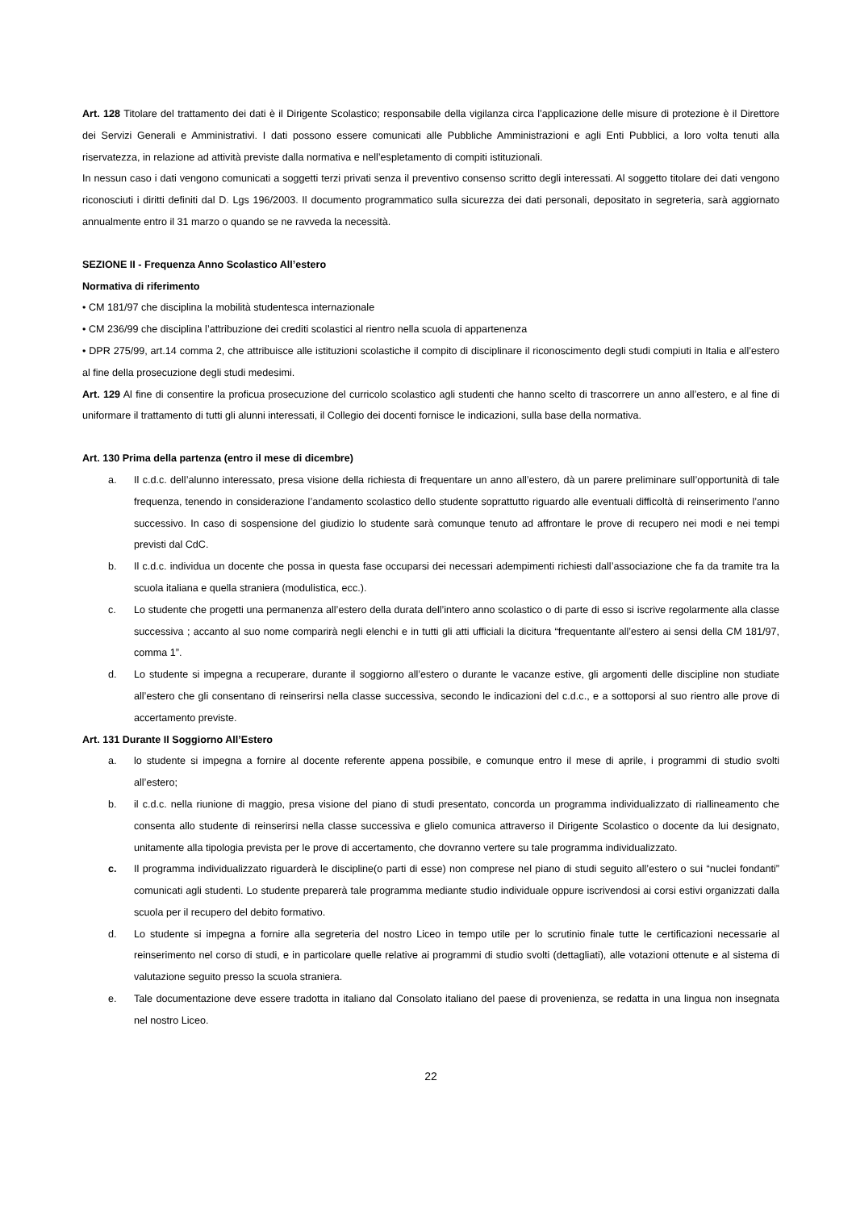Art. 128 Titolare del trattamento dei dati è il Dirigente Scolastico; responsabile della vigilanza circa l’applicazione delle misure di protezione è il Direttore dei Servizi Generali e Amministrativi. I dati possono essere comunicati alle Pubbliche Amministrazioni e agli Enti Pubblici, a loro volta tenuti alla riservatezza, in relazione ad attività previste dalla normativa e nell’espletamento di compiti istituzionali.
In nessun caso i dati vengono comunicati a soggetti terzi privati senza il preventivo consenso scritto degli interessati. Al soggetto titolare dei dati vengono riconosciuti i diritti definiti dal D. Lgs 196/2003. Il documento programmatico sulla sicurezza dei dati personali, depositato in segreteria, sarà aggiornato annualmente entro il 31 marzo o quando se ne ravveda la necessità.
SEZIONE II - Frequenza Anno Scolastico All’estero
Normativa di riferimento
• CM 181/97 che disciplina la mobilità studentesca internazionale
• CM 236/99 che disciplina l’attribuzione dei crediti scolastici al rientro nella scuola di appartenenza
• DPR 275/99, art.14 comma 2, che attribuisce alle istituzioni scolastiche il compito di disciplinare il riconoscimento degli studi compiuti in Italia e all’estero al fine della prosecuzione degli studi medesimi.
Art. 129 Al fine di consentire la proficua prosecuzione del curricolo scolastico agli studenti che hanno scelto di trascorrere un anno all’estero, e al fine di uniformare il trattamento di tutti gli alunni interessati, il Collegio dei docenti fornisce le indicazioni, sulla base della normativa.
Art. 130 Prima della partenza (entro il mese di dicembre)
a. Il c.d.c. dell’alunno interessato, presa visione della richiesta di frequentare un anno all’estero, dà un parere preliminare sull’opportunità di tale frequenza, tenendo in considerazione l’andamento scolastico dello studente soprattutto riguardo alle eventuali difficoltà di reinserimento l’anno successivo. In caso di sospensione del giudizio lo studente sarà comunque tenuto ad affrontare le prove di recupero nei modi e nei tempi previsti dal CdC.
b. Il c.d.c. individua un docente che possa in questa fase occuparsi dei necessari adempimenti richiesti dall’associazione che fa da tramite tra la scuola italiana e quella straniera (modulistica, ecc.).
c. Lo studente che progetti una permanenza all’estero della durata dell’intero anno scolastico o di parte di esso si iscrive regolarmente alla classe successiva ; accanto al suo nome comparirà negli elenchi e in tutti gli atti ufficiali la dicitura “frequentante all’estero ai sensi della CM 181/97, comma 1”.
d. Lo studente si impegna a recuperare, durante il soggiorno all’estero o durante le vacanze estive, gli argomenti delle discipline non studiate all’estero che gli consentano di reinserirsi nella classe successiva, secondo le indicazioni del c.d.c., e a sottoporsi al suo rientro alle prove di accertamento previste.
Art. 131 Durante Il Soggiorno All’Estero
a. lo studente si impegna a fornire al docente referente appena possibile, e comunque entro il mese di aprile, i programmi di studio svolti all’estero;
b. il c.d.c. nella riunione di maggio, presa visione del piano di studi presentato, concorda un programma individualizzato di riallineamento che consenta allo studente di reinserirsi nella classe successiva e glielo comunica attraverso il Dirigente Scolastico o docente da lui designato, unitamente alla tipologia prevista per le prove di accertamento, che dovranno vertere su tale programma individualizzato.
c. Il programma individualizzato riguarderà le discipline(o parti di esse) non comprese nel piano di studi seguito all’estero o sui “nuclei fondanti” comunicati agli studenti. Lo studente preparerà tale programma mediante studio individuale oppure iscrivendosi ai corsi estivi organizzati dalla scuola per il recupero del debito formativo.
d. Lo studente si impegna a fornire alla segreteria del nostro Liceo in tempo utile per lo scrutinio finale tutte le certificazioni necessarie al reinserimento nel corso di studi, e in particolare quelle relative ai programmi di studio svolti (dettagliati), alle votazioni ottenute e al sistema di valutazione seguito presso la scuola straniera.
e. Tale documentazione deve essere tradotta in italiano dal Consolato italiano del paese di provenienza, se redatta in una lingua non insegnata nel nostro Liceo.
22